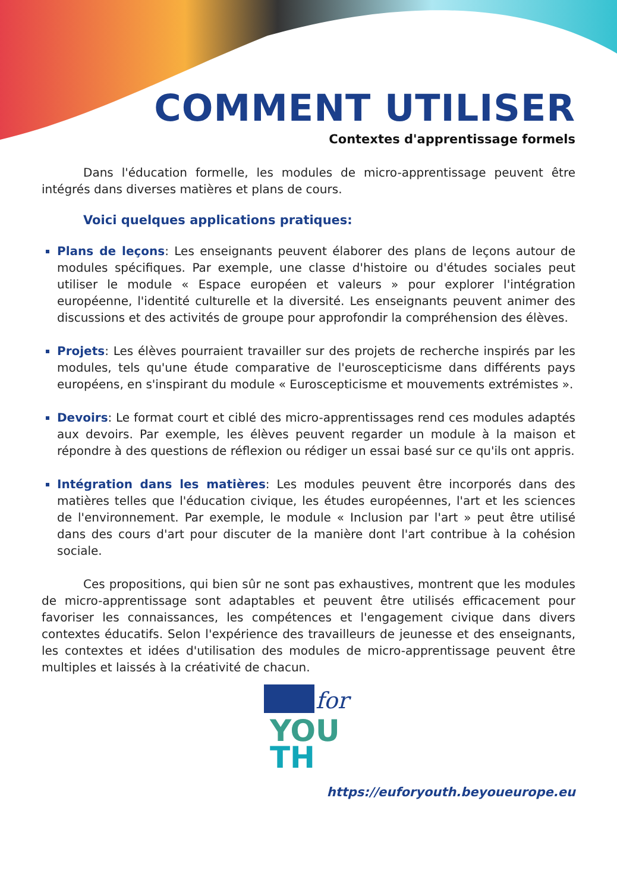COMMENT UTILISER
Contextes d'apprentissage formels
Dans l'éducation formelle, les modules de micro-apprentissage peuvent être intégrés dans diverses matières et plans de cours.
Voici quelques applications pratiques:
Plans de leçons: Les enseignants peuvent élaborer des plans de leçons autour de modules spécifiques. Par exemple, une classe d'histoire ou d'études sociales peut utiliser le module « Espace européen et valeurs » pour explorer l'intégration européenne, l'identité culturelle et la diversité. Les enseignants peuvent animer des discussions et des activités de groupe pour approfondir la compréhension des élèves.
Projets: Les élèves pourraient travailler sur des projets de recherche inspirés par les modules, tels qu'une étude comparative de l'euroscepticisme dans différents pays européens, en s'inspirant du module « Euroscepticisme et mouvements extrémistes ».
Devoirs: Le format court et ciblé des micro-apprentissages rend ces modules adaptés aux devoirs. Par exemple, les élèves peuvent regarder un module à la maison et répondre à des questions de réflexion ou rédiger un essai basé sur ce qu'ils ont appris.
Intégration dans les matières: Les modules peuvent être incorporés dans des matières telles que l'éducation civique, les études européennes, l'art et les sciences de l'environnement. Par exemple, le module « Inclusion par l'art » peut être utilisé dans des cours d'art pour discuter de la manière dont l'art contribue à la cohésion sociale.
Ces propositions, qui bien sûr ne sont pas exhaustives, montrent que les modules de micro-apprentissage sont adaptables et peuvent être utilisés efficacement pour favoriser les connaissances, les compétences et l'engagement civique dans divers contextes éducatifs. Selon l'expérience des travailleurs de jeunesse et des enseignants, les contextes et idées d'utilisation des modules de micro-apprentissage peuvent être multiples et laissés à la créativité de chacun.
for
YOU
TH
https://euforyouth.beyoueurope.eu